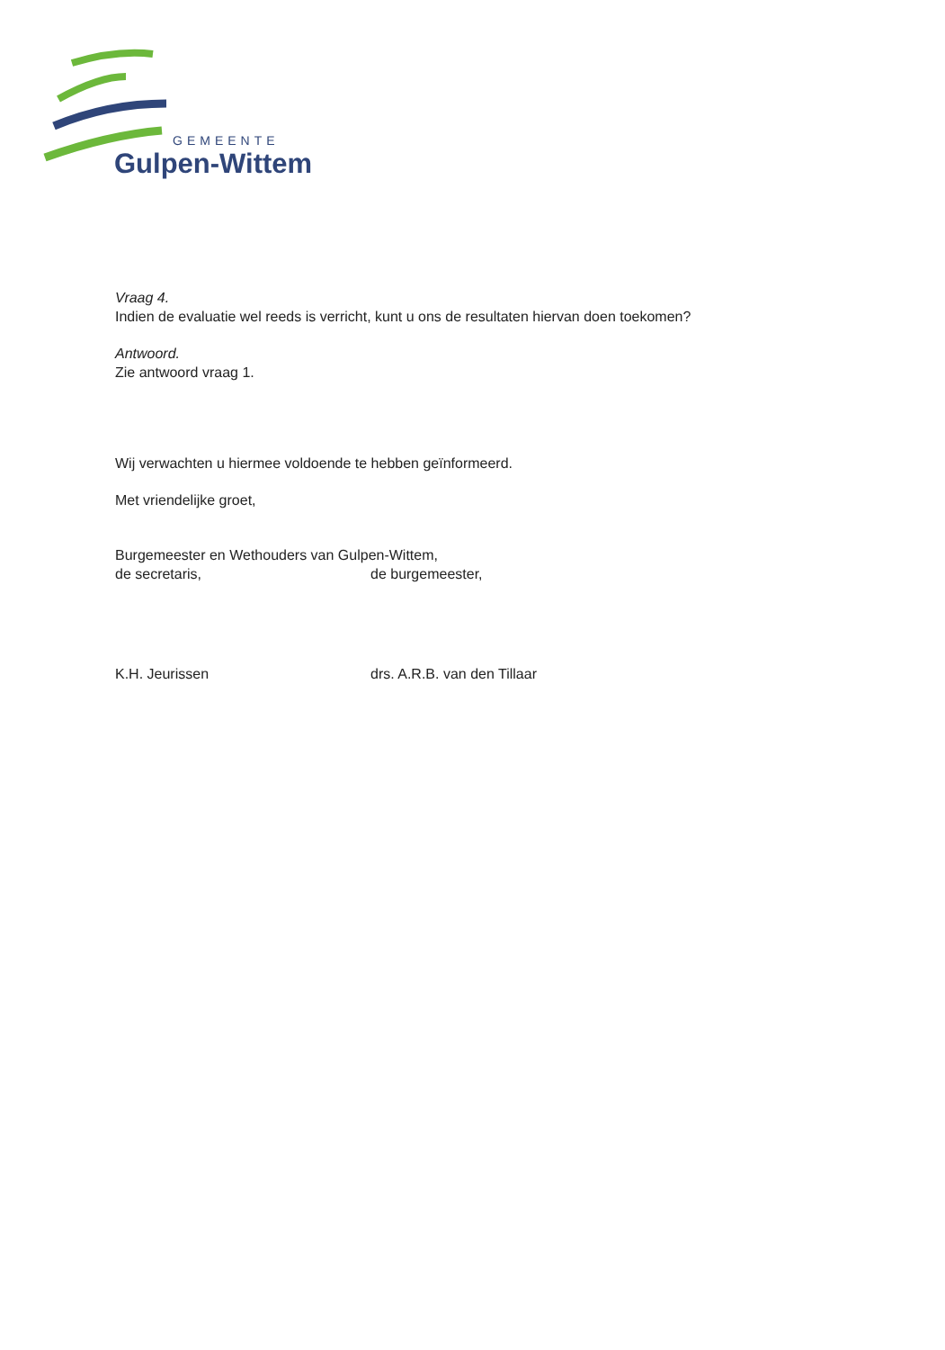GEMEENTE
Gulpen-Wittem
Vraag 4.
Indien de evaluatie wel reeds is verricht, kunt u ons de resultaten hiervan doen toekomen?
Antwoord.
Zie antwoord vraag 1.
Wij verwachten u hiermee voldoende te hebben geïnformeerd.
Met vriendelijke groet,
Burgemeester en Wethouders van Gulpen-Wittem,
de secretaris, de burgemeester,
K.H. Jeurissen drs. A.R.B. van den Tillaar